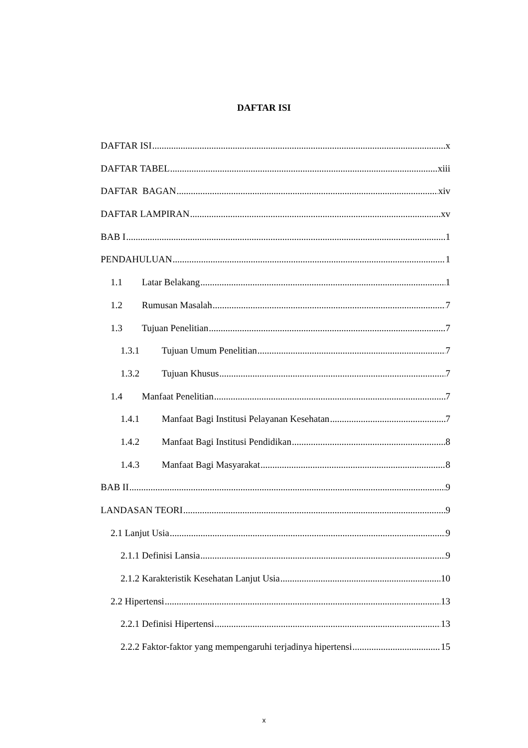DAFTAR ISI
DAFTAR ISI x
DAFTAR TABEL xiii
DAFTAR BAGAN xiv
DAFTAR LAMPIRAN xv
BAB I 1
PENDAHULUAN 1
1.1 Latar Belakang 1
1.2 Rumusan Masalah 7
1.3 Tujuan Penelitian 7
1.3.1 Tujuan Umum Penelitian 7
1.3.2 Tujuan Khusus 7
1.4 Manfaat Penelitian 7
1.4.1 Manfaat Bagi Institusi Pelayanan Kesehatan 7
1.4.2 Manfaat Bagi Institusi Pendidikan 8
1.4.3 Manfaat Bagi Masyarakat 8
BAB II 9
LANDASAN TEORI 9
2.1 Lanjut Usia 9
2.1.1 Definisi Lansia 9
2.1.2 Karakteristik Kesehatan Lanjut Usia 10
2.2 Hipertensi 13
2.2.1 Definisi Hipertensi 13
2.2.2 Faktor-faktor yang mempengaruhi terjadinya hipertensi 15
x